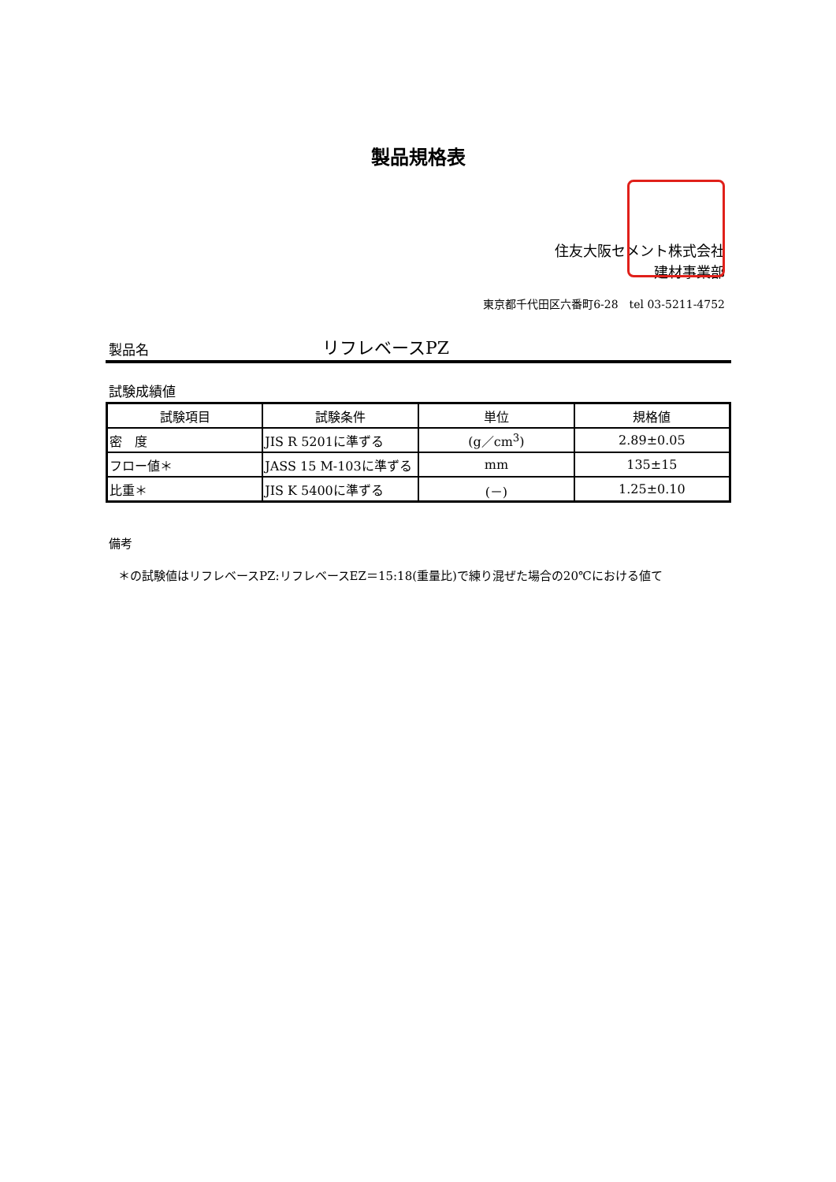製品規格表
住友大阪セメント株式会社
建材事業部
東京都千代田区六番町6-28　tel 03-5211-4752
製品名 リフレベースPZ
試験成績値
| 試験項目 | 試験条件 | 単位 | 規格値 |
| --- | --- | --- | --- |
| 密 度 | JIS R 5201に準ずる | (g／cm<sup>3</sup>) | 2.89±0.05 |
| フロー値＊ | JASS 15 M-103に準ずる | mm | 135±15 |
| 比重＊ | JIS K 5400に準ずる | (－) | 1.25±0.10 |
備考
＊の試験値はリフレベースPZ:リフレベースEZ＝15:18(重量比)で練り混ぜた場合の20℃における値て